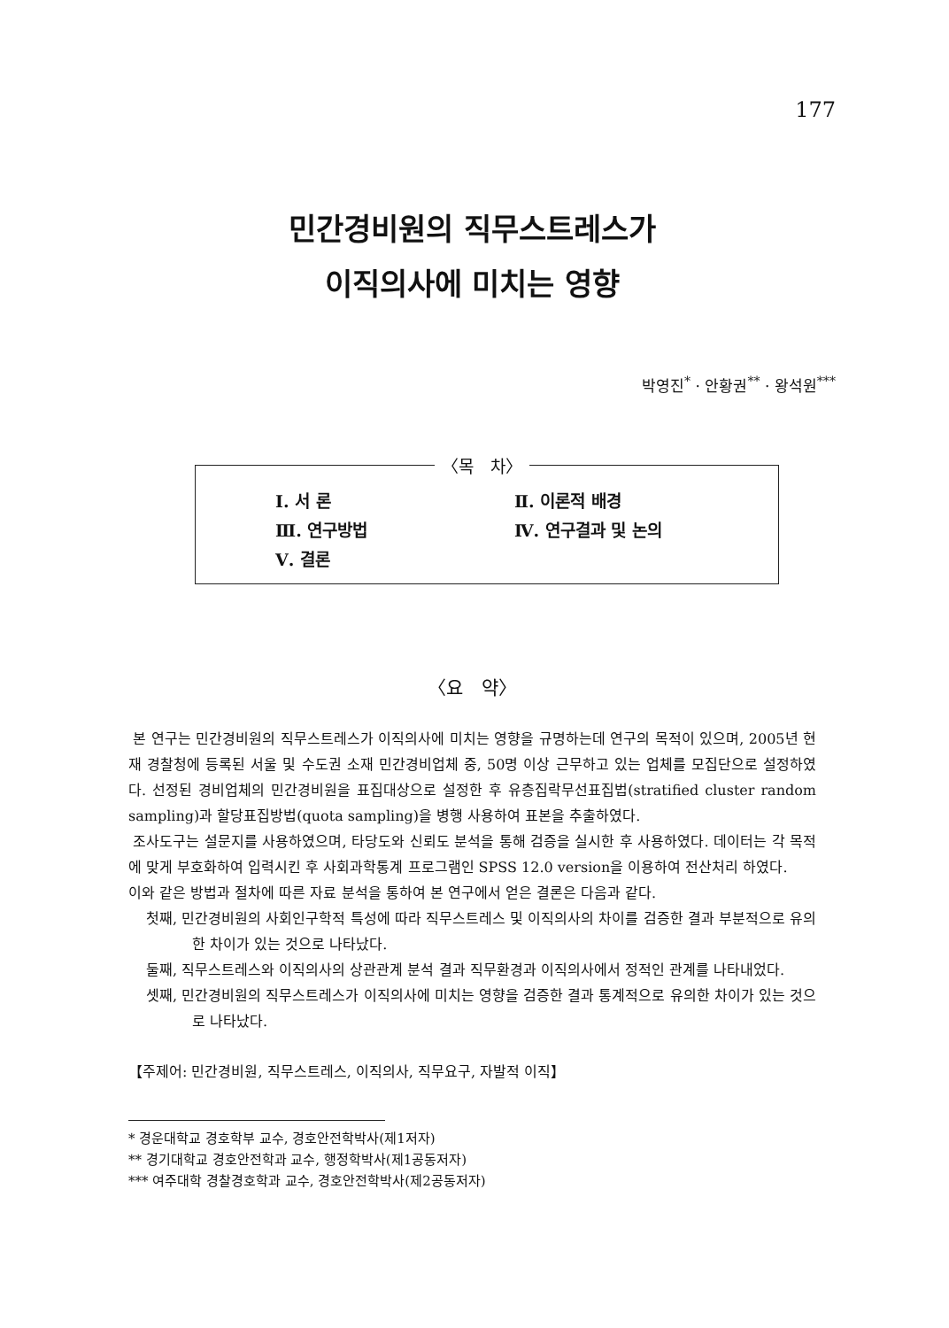177
민간경비원의 직무스트레스가
이직의사에 미치는 영향
박영진<sup>*</sup> · 안황권<sup>**</sup> · 왕석원<sup>***</sup>
〈목　차〉
| Ⅰ. 서 론 | Ⅱ. 이론적 배경 |
| Ⅲ. 연구방법 | Ⅳ. 연구결과 및 논의 |
| Ⅴ. 결론 | |
〈요　약〉
본 연구는 민간경비원의 직무스트레스가 이직의사에 미치는 영향을 규명하는데 연구의 목적이 있으며, 2005년 현재 경찰청에 등록된 서울 및 수도권 소재 민간경비업체 중, 50명 이상 근무하고 있는 업체를 모집단으로 설정하였다. 선정된 경비업체의 민간경비원을 표집대상으로 설정한 후 유층집락무선표집법(stratified cluster random sampling)과 할당표집방법(quota sampling)을 병행 사용하여 표본을 추출하였다.
조사도구는 설문지를 사용하였으며, 타당도와 신뢰도 분석을 통해 검증을 실시한 후 사용하였다. 데이터는 각 목적에 맞게 부호화하여 입력시킨 후 사회과학통계 프로그램인 SPSS 12.0 version을 이용하여 전산처리 하였다.
이와 같은 방법과 절차에 따른 자료 분석을 통하여 본 연구에서 얻은 결론은 다음과 같다.
첫째, 민간경비원의 사회인구학적 특성에 따라 직무스트레스 및 이직의사의 차이를 검증한 결과 부분적으로 유의한 차이가 있는 것으로 나타났다.
둘째, 직무스트레스와 이직의사의 상관관계 분석 결과 직무환경과 이직의사에서 정적인 관계를 나타내었다.
셋째, 민간경비원의 직무스트레스가 이직의사에 미치는 영향을 검증한 결과 통계적으로 유의한 차이가 있는 것으로 나타났다.
【주제어: 민간경비원, 직무스트레스, 이직의사, 직무요구, 자발적 이직】
* 경운대학교 경호학부 교수, 경호안전학박사(제1저자)
** 경기대학교 경호안전학과 교수, 행정학박사(제1공동저자)
*** 여주대학 경찰경호학과 교수, 경호안전학박사(제2공동저자)